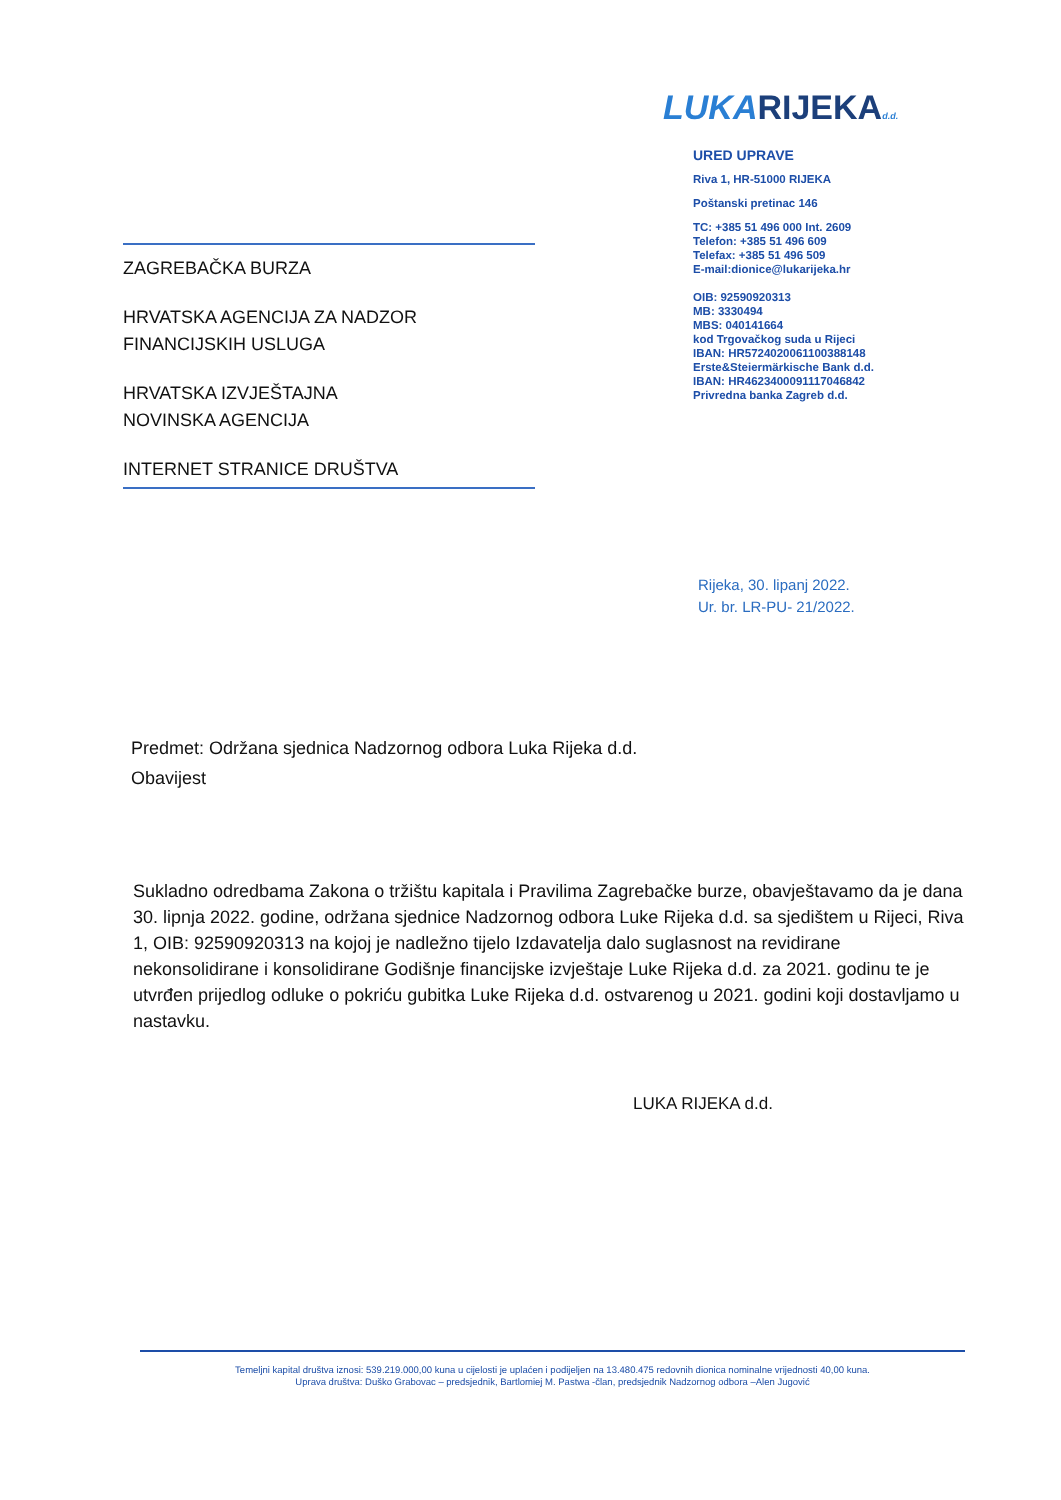ZAGREBAČKA BURZA
HRVATSKA AGENCIJA ZA NADZOR
FINANCIJSKIH USLUGA
HRVATSKA IZVJEŠTAJNA
NOVINSKA AGENCIJA
INTERNET STRANICE DRUŠTVA
LUKARIJEKA d.d.
URED UPRAVE
Riva 1, HR-51000 RIJEKA
Poštanski pretinac 146
TC: +385 51 496 000 Int. 2609
Telefon: +385 51 496 609
Telefax: +385 51 496 509
E-mail:dionice@lukarijeka.hr
OIB: 92590920313
MB: 3330494
MBS: 040141664
kod Trgovačkog suda u Rijeci
IBAN: HR5724020061100388148
Erste&Steiermärkische Bank d.d.
IBAN: HR4623400091117046842
Privredna banka Zagreb d.d.
Rijeka, 30. lipanj 2022.
Ur. br. LR-PU- 21/2022.
Predmet: Održana sjednica Nadzornog odbora Luka Rijeka d.d.
Obavijest
Sukladno odredbama Zakona o tržištu kapitala i Pravilima Zagrebačke burze, obavještavamo da je dana 30. lipnja 2022. godine, održana sjednice Nadzornog odbora Luke Rijeka d.d. sa sjedištem u Rijeci, Riva 1, OIB: 92590920313 na kojoj je nadležno tijelo Izdavatelja dalo suglasnost na revidirane nekonsolidirane i konsolidirane Godišnje financijske izvještaje Luke Rijeka d.d. za 2021. godinu te je utvrđen prijedlog odluke o pokriću gubitka Luke Rijeka d.d. ostvarenog u 2021. godini koji dostavljamo u nastavku.
LUKA RIJEKA d.d.
Temeljni kapital društva iznosi: 539.219.000,00 kuna u cijelosti je uplaćen i podijeljen na 13.480.475 redovnih dionica nominalne vrijednosti 40,00 kuna.
Uprava društva: Duško Grabovac – predsjednik, Bartlomiej M. Pastwa -član, predsjednik Nadzornog odbora –Alen Jugović